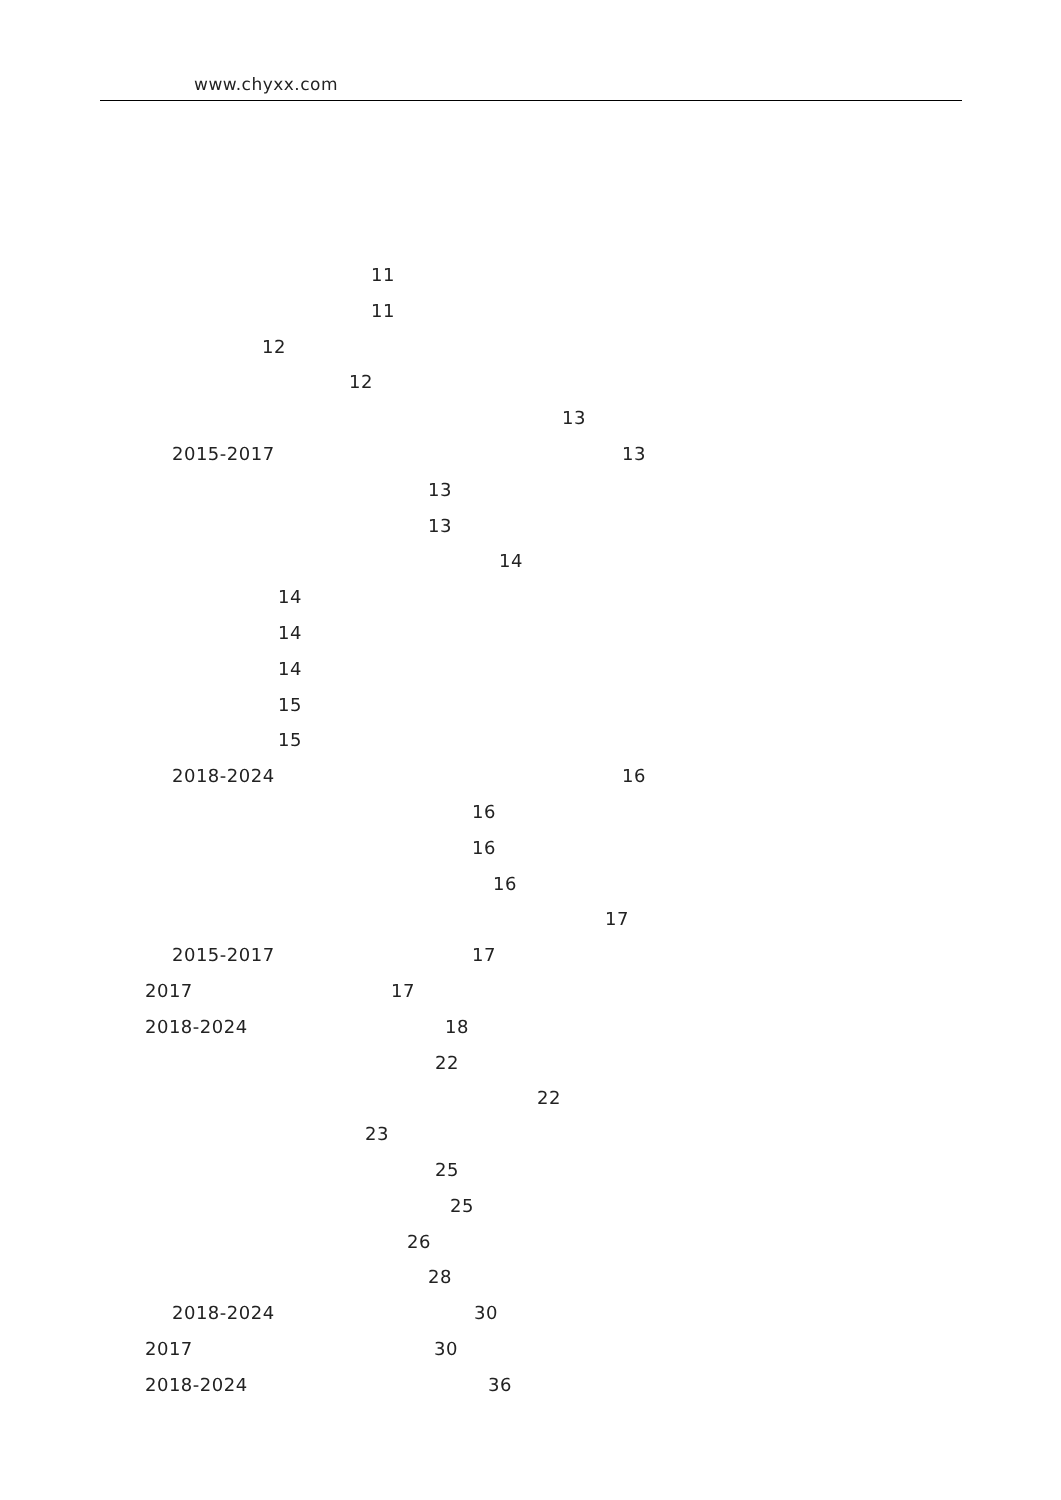www.chyxx.com
11
11
12
12
13
2015-2017 13
13
13
14
14
14
14
15
15
2018-2024 16
16
16
16
17
2015-2017 17
2017 17
2018-2024 18
22
22
23
25
25
26
28
2018-2024 30
2017 30
2018-2024 36